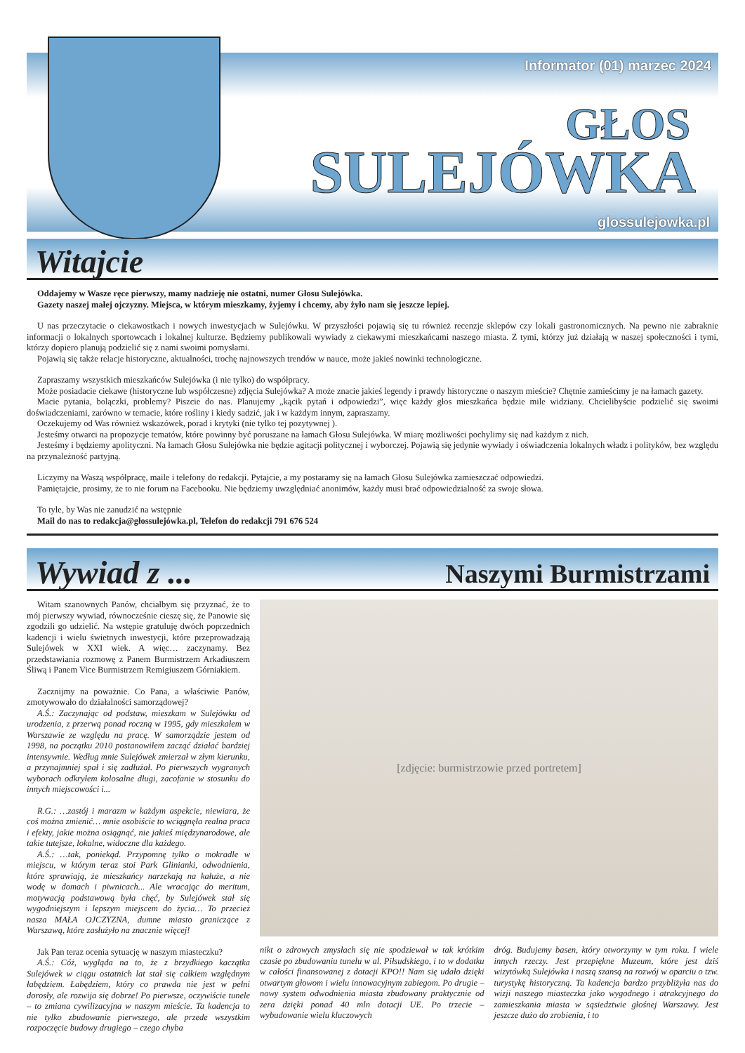Informator (01) marzec 2024
GŁOS
SULEJÓWKA
glossulejowka.pl
Witajcie
Oddajemy w Wasze ręce pierwszy, mamy nadzieję nie ostatni, numer Głosu Sulejówka.
Gazety naszej małej ojczyzny. Miejsca, w którym mieszkamy, żyjemy i chcemy, aby żyło nam się jeszcze lepiej.
U nas przeczytacie o ciekawostkach i nowych inwestycjach w Sulejówku. W przyszłości pojawią się tu również recenzje sklepów czy lokali gastronomicznych. Na pewno nie zabraknie informacji o lokalnych sportowcach i lokalnej kulturze. Będziemy publikowali wywiady z ciekawymi mieszkańcami naszego miasta. Z tymi, którzy już działają w naszej społeczności i tymi, którzy dopiero planują podzielić się z nami swoimi pomysłami.
Pojawią się także relacje historyczne, aktualności, trochę najnowszych trendów w nauce, może jakieś nowinki technologiczne.
Zapraszamy wszystkich mieszkańców Sulejówka (i nie tylko) do współpracy.
Może posiadacie ciekawe (historyczne lub współczesne) zdjęcia Sulejówka? A może znacie jakieś legendy i prawdy historyczne o naszym mieście? Chętnie zamieścimy je na łamach gazety.
Macie pytania, bolączki, problemy? Piszcie do nas. Planujemy „kącik pytań i odpowiedzi”, więc każdy głos mieszkańca będzie mile widziany. Chcielibyście podzielić się swoimi doświadczeniami, zarówno w temacie, które rośliny i kiedy sadzić, jak i w każdym innym, zapraszamy.
Oczekujemy od Was również wskazówek, porad i krytyki (nie tylko tej pozytywnej ).
Jesteśmy otwarci na propozycje tematów, które powinny być poruszane na łamach Głosu Sulejówka. W miarę możliwości pochylimy się nad każdym z nich.
Jesteśmy i będziemy apolityczni. Na łamach Głosu Sulejówka nie będzie agitacji politycznej i wyborczej. Pojawią się jedynie wywiady i oświadczenia lokalnych władz i polityków, bez względu na przynależność partyjną.
Liczymy na Waszą współpracę, maile i telefony do redakcji. Pytajcie, a my postaramy się na łamach Głosu Sulejówka zamieszczać odpowiedzi.
Pamiętajcie, prosimy, że to nie forum na Facebooku. Nie będziemy uwzględniać anonimów, każdy musi brać odpowiedzialność za swoje słowa.
To tyle, by Was nie zanudzić na wstępnie
Mail do nas to redakcja@głossulejówka.pl, Telefon do redakcji 791 676 524
Wywiad z ...
Naszymi Burmistrzami
Witam szanownych Panów, chciałbym się przyznać, że to mój pierwszy wywiad, równocześnie cieszę się, że Panowie się zgodzili go udzielić. Na wstępie gratuluję dwóch poprzednich kadencji i wielu świetnych inwestycji, które przeprowadzają Sulejówek w XXI wiek. A więc… zaczynamy. Bez przedstawiania rozmowę z Panem Burmistrzem Arkadiuszem Śliwą i Panem Vice Burmistrzem Remigiuszem Górniakiem.
Zacznijmy na poważnie. Co Pana, a właściwie Panów, zmotywowało do działalności samorządowej?
A.Ś.: Zaczynając od podstaw, mieszkam w Sulejówku od urodzenia, z przerwą ponad roczną w 1995, gdy mieszkałem w Warszawie ze względu na pracę. W samorządzie jestem od 1998, na początku 2010 postanowiłem zacząć działać bardziej intensywnie. Według mnie Sulejówek zmierzał w złym kierunku, a przynajmniej spał i się zadłużał. Po pierwszych wygranych wyborach odkryłem kolosalne długi, zacofanie w stosunku do innych miejscowości i...
R.G.: …zastój i marazm w każdym aspekcie, niewiara, że coś można zmienić… mnie osobiście to wciągnęła realna praca i efekty, jakie można osiągnąć, nie jakieś międzynarodowe, ale takie tutejsze, lokalne, widoczne dla każdego.
A.Ś.: …tak, poniekąd. Przypomnę tylko o mokradle w miejscu, w którym teraz stoi Park Glinianki, odwodnienia, które sprawiają, że mieszkańcy narzekają na kałuże, a nie wodę w domach i piwnicach... Ale wracając do meritum, motywacją podstawową była chęć, by Sulejówek stał się wygodniejszym i lepszym miejscem do życia… To przecież nasza MAŁA OJCZYZNA, dumne miasto graniczące z Warszawą, które zasłużyło na znacznie więcej!
Jak Pan teraz ocenia sytuację w naszym miasteczku?
A.Ś.: Cóż, wygląda na to, że z brzydkiego kaczątka Sulejówek w ciągu ostatnich lat stał się całkiem względnym łabędziem. Łabędziem, który co prawda nie jest w pełni dorosły, ale rozwija się dobrze! Po pierwsze, oczywiście tunele – to zmiana cywilizacyjna w naszym mieście. Ta kadencja to nie tylko zbudowanie pierwszego, ale przede wszystkim rozpoczęcie budowy drugiego – czego chyba
[zdjęcie: burmistrzowie przed portretem]
nikt o zdrowych zmysłach się nie spodziewał w tak krótkim czasie po zbudowaniu tunelu w al. Piłsudskiego, i to w dodatku w całości finansowanej z dotacji KPO!! Nam się udało dzięki otwartym głowom i wielu innowacyjnym zabiegom. Po drugie – nowy system odwodnienia miasta zbudowany praktycznie od zera dzięki ponad 40 mln dotacji UE. Po trzecie – wybudowanie wielu kluczowych
dróg. Budujemy basen, który otworzymy w tym roku. I wiele innych rzeczy. Jest przepiękne Muzeum, które jest dziś wizytówką Sulejówka i naszą szansą na rozwój w oparciu o tzw. turystykę historyczną. Ta kadencja bardzo przybliżyła nas do wizji naszego miasteczka jako wygodnego i atrakcyjnego do zamieszkania miasta w sąsiedztwie głośnej Warszawy. Jest jeszcze dużo do zrobienia, i to